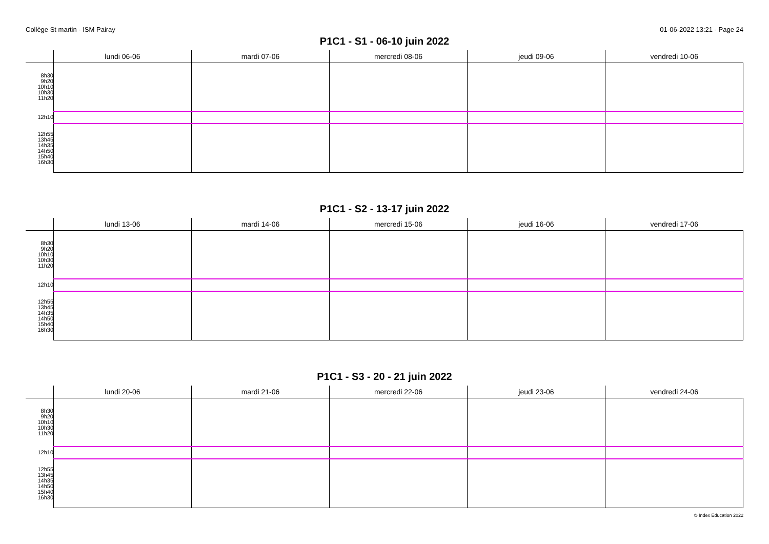Collège St martin - ISM Pairay 01-06-2022 13:21 - Page 24
P1C1 - S1 - 06-10 juin 2022
| | lundi 06-06 | mardi 07-06 | mercredi 08-06 | jeudi 09-06 | vendredi 10-06 |
| --- | --- | --- | --- | --- | --- |
| 8h30 9h20 10h10 10h30 11h20 | | | | | |
| 12h10 | | | | | |
| 12h55 13h45 14h35 14h50 15h40 16h30 | | | | | |
P1C1 - S2 - 13-17 juin 2022
| | lundi 13-06 | mardi 14-06 | mercredi 15-06 | jeudi 16-06 | vendredi 17-06 |
| --- | --- | --- | --- | --- | --- |
| 8h30 9h20 10h10 10h30 11h20 | | | | | |
| 12h10 | | | | | |
| 12h55 13h45 14h35 14h50 15h40 16h30 | | | | | |
P1C1 - S3 - 20 - 21 juin 2022
| | lundi 20-06 | mardi 21-06 | mercredi 22-06 | jeudi 23-06 | vendredi 24-06 |
| --- | --- | --- | --- | --- | --- |
| 8h30 9h20 10h10 10h30 11h20 | | | | | |
| 12h10 | | | | | |
| 12h55 13h45 14h35 14h50 15h40 16h30 | | | | | |
© Index Education 2022